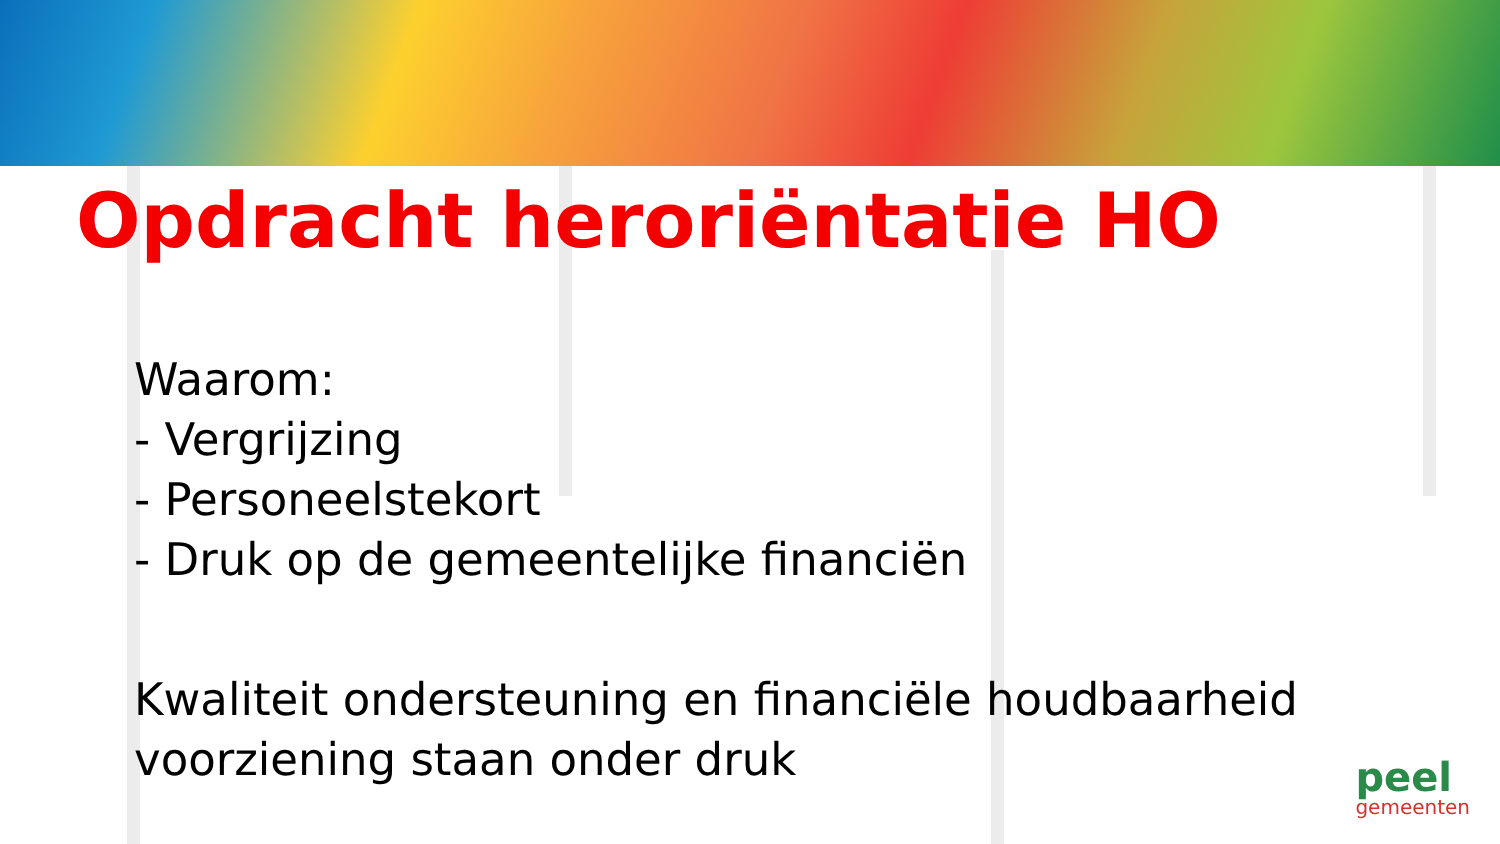Opdracht heroriëntatie HO
Waarom:
- Vergrijzing
- Personeelstekort
- Druk op de gemeentelijke financiën
Kwaliteit ondersteuning en financiële houdbaarheid
voorziening staan onder druk
peel
gemeenten